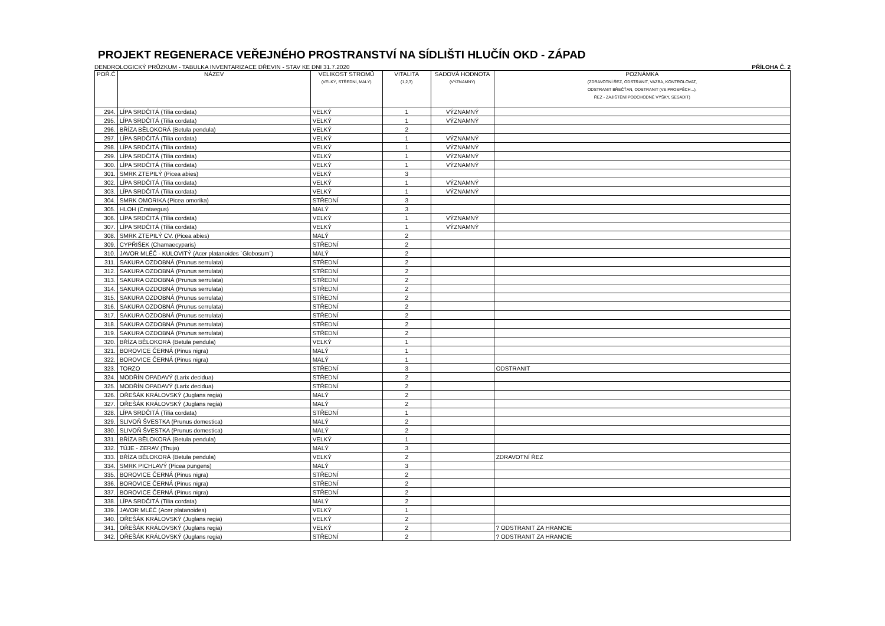PROJEKT REGENERACE VEŘEJNÉHO PROSTRANSTVÍ NA SÍDLIŠTI HLUČÍN OKD - ZÁPAD
DENDROLOGICKÝ PRŮZKUM - TABULKA INVENTARIZACE DŘEVIN - STAV KE DNI 31.7.2020 PŘÍLOHA Č. 2
| POŘ.Č | NÁZEV | VELIKOST STROMŮ (VELKÝ, STŘEDNÍ, MALÝ) | VITALITA (1,2,3) | SADOVÁ HODNOTA (VÝZNAMNÝ) | POZNÁMKA (ZDRAVOTNÍ ŘEZ, ODSTRANIT, VAZBA, KONTROLOVAT, ODSTRANIT BŘEČŤAN, ODSTRANIT (VE PROSPĚCH...), ŘEZ - ZAJIŠTĚNÍ PODCHODNÉ VÝŠKY, SESADIT) |
| --- | --- | --- | --- | --- | --- |
| 294. | LÍPA SRDČITÁ (Tilia cordata) | VELKÝ | 1 | VÝZNAMNÝ | |
| 295. | LÍPA SRDČITÁ (Tilia cordata) | VELKÝ | 1 | VÝZNAMNÝ | |
| 296. | BŘÍZA BĚLOKORÁ (Betula pendula) | VELKÝ | 2 | | |
| 297. | LÍPA SRDČITÁ (Tilia cordata) | VELKÝ | 1 | VÝZNAMNÝ | |
| 298. | LÍPA SRDČITÁ (Tilia cordata) | VELKÝ | 1 | VÝZNAMNÝ | |
| 299. | LÍPA SRDČITÁ (Tilia cordata) | VELKÝ | 1 | VÝZNAMNÝ | |
| 300. | LÍPA SRDČITÁ (Tilia cordata) | VELKÝ | 1 | VÝZNAMNÝ | |
| 301. | SMRK ZTEPILÝ (Picea abies) | VELKÝ | 3 | | |
| 302. | LÍPA SRDČITÁ (Tilia cordata) | VELKÝ | 1 | VÝZNAMNÝ | |
| 303. | LÍPA SRDČITÁ (Tilia cordata) | VELKÝ | 1 | VÝZNAMNÝ | |
| 304. | SMRK OMORIKA (Picea omorika) | STŘEDNÍ | 3 | | |
| 305. | HLOH (Crataegus) | MALÝ | 3 | | |
| 306. | LÍPA SRDČITÁ (Tilia cordata) | VELKÝ | 1 | VÝZNAMNÝ | |
| 307. | LÍPA SRDČITÁ (Tilia cordata) | VELKÝ | 1 | VÝZNAMNÝ | |
| 308. | SMRK ZTEPILÝ CV. (Picea abies) | MALÝ | 2 | | |
| 309. | CYPŘIŠEK (Chamaecyparis) | STŘEDNÍ | 2 | | |
| 310. | JAVOR MLÉČ - KULOVITÝ (Acer platanoides ´Globosum´) | MALÝ | 2 | | |
| 311. | SAKURA OZDOBNÁ (Prunus serrulata) | STŘEDNÍ | 2 | | |
| 312. | SAKURA OZDOBNÁ (Prunus serrulata) | STŘEDNÍ | 2 | | |
| 313. | SAKURA OZDOBNÁ (Prunus serrulata) | STŘEDNÍ | 2 | | |
| 314. | SAKURA OZDOBNÁ (Prunus serrulata) | STŘEDNÍ | 2 | | |
| 315. | SAKURA OZDOBNÁ (Prunus serrulata) | STŘEDNÍ | 2 | | |
| 316. | SAKURA OZDOBNÁ (Prunus serrulata) | STŘEDNÍ | 2 | | |
| 317. | SAKURA OZDOBNÁ (Prunus serrulata) | STŘEDNÍ | 2 | | |
| 318. | SAKURA OZDOBNÁ (Prunus serrulata) | STŘEDNÍ | 2 | | |
| 319. | SAKURA OZDOBNÁ (Prunus serrulata) | STŘEDNÍ | 2 | | |
| 320. | BŘÍZA BĚLOKORÁ (Betula pendula) | VELKÝ | 1 | | |
| 321. | BOROVICE ČERNÁ (Pinus nigra) | MALÝ | 1 | | |
| 322. | BOROVICE ČERNÁ (Pinus nigra) | MALÝ | 1 | | |
| 323. | TORZO | STŘEDNÍ | 3 | | ODSTRANIT |
| 324. | MODŘÍN OPADAVÝ (Larix decidua) | STŘEDNÍ | 2 | | |
| 325. | MODŘÍN OPADAVÝ (Larix decidua) | STŘEDNÍ | 2 | | |
| 326. | OŘEŠÁK KRÁLOVSKÝ (Juglans regia) | MALÝ | 2 | | |
| 327. | OŘEŠÁK KRÁLOVSKÝ (Juglans regia) | MALÝ | 2 | | |
| 328. | LÍPA SRDČITÁ (Tilia cordata) | STŘEDNÍ | 1 | | |
| 329. | SLIVOŇ ŠVESTKA (Prunus domestica) | MALÝ | 2 | | |
| 330. | SLIVOŇ ŠVESTKA (Prunus domestica) | MALÝ | 2 | | |
| 331. | BŘÍZA BĚLOKORÁ (Betula pendula) | VELKÝ | 1 | | |
| 332. | TÚJE - ZERAV (Thuja) | MALÝ | 3 | | |
| 333. | BŘÍZA BĚLOKORÁ (Betula pendula) | VELKÝ | 2 | | ZDRAVOTNÍ ŘEZ |
| 334. | SMRK PICHLAVÝ (Picea pungens) | MALÝ | 3 | | |
| 335. | BOROVICE ČERNÁ (Pinus nigra) | STŘEDNÍ | 2 | | |
| 336. | BOROVICE ČERNÁ (Pinus nigra) | STŘEDNÍ | 2 | | |
| 337. | BOROVICE ČERNÁ (Pinus nigra) | STŘEDNÍ | 2 | | |
| 338. | LÍPA SRDČITÁ (Tilia cordata) | MALÝ | 2 | | |
| 339. | JAVOR MLÉČ (Acer platanoides) | VELKÝ | 1 | | |
| 340. | OŘEŠÁK KRÁLOVSKÝ (Juglans regia) | VELKÝ | 2 | | |
| 341. | OŘEŠÁK KRÁLOVSKÝ (Juglans regia) | VELKÝ | 2 | | ? ODSTRANIT ZA HRANCIE |
| 342. | OŘEŠÁK KRÁLOVSKÝ (Juglans regia) | STŘEDNÍ | 2 | | ? ODSTRANIT ZA HRANCIE |